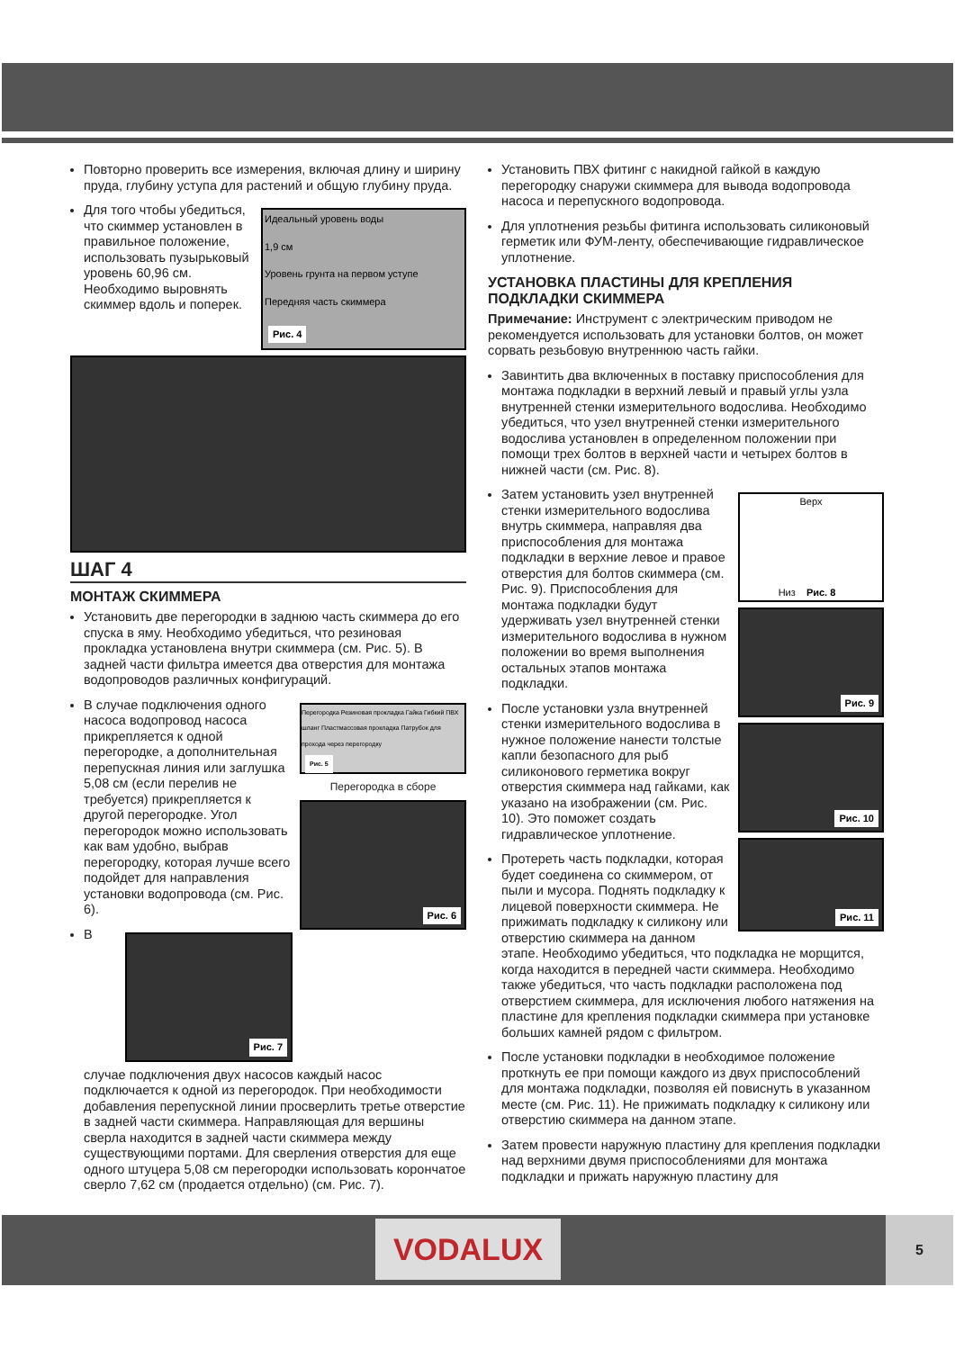Повторно проверить все измерения, включая длину и ширину пруда, глубину уступа для растений и общую глубину пруда.
Идеальный уровень воды
1,9 см
Уровень грунта на первом уступе
Передняя часть скиммера
Рис. 4
Для того чтобы убедиться, что скиммер установлен в правильное положение, использовать пузырьковый уровень 60,96 см. Необходимо выровнять скиммер вдоль и поперек.
ШАГ 4
МОНТАЖ СКИММЕРА
Установить две перегородки в заднюю часть скиммера до его спуска в яму. Необходимо убедиться, что резиновая прокладка установлена внутри скиммера (см. Рис. 5). В задней части фильтра имеется два отверстия для монтажа водопроводов различных конфигураций.
Перегородка Резиновая прокладка Гайка Гибкий ПВХ шланг Пластмассовая прокладка Патрубок для прохода через перегородку Рис. 5
Перегородка в сборе
Рис. 6
В случае подключения одного насоса водопровод насоса прикрепляется к одной перегородке, а дополнительная перепускная линия или заглушка 5,08 см (если перелив не требуется) прикрепляется к другой перегородке. Угол перегородок можно использовать как вам удобно, выбрав перегородку, которая лучше всего подойдет для направления установки водопровода (см. Рис. 6).
Рис. 7
В случае подключения двух насосов каждый насос подключается к одной из перегородок. При необходимости добавления перепускной линии просверлить третье отверстие в задней части скиммера. Направляющая для вершины сверла находится в задней части скиммера между существующими портами. Для сверления отверстия для еще одного штуцера 5,08 см перегородки использовать корончатое сверло 7,62 см (продается отдельно) (см. Рис. 7).
Установить ПВХ фитинг с накидной гайкой в каждую перегородку снаружи скиммера для вывода водопровода насоса и перепускного водопровода.
Для уплотнения резьбы фитинга использовать силиконовый герметик или ФУМ-ленту, обеспечивающие гидравлическое уплотнение.
УСТАНОВКА ПЛАСТИНЫ ДЛЯ КРЕПЛЕНИЯ ПОДКЛАДКИ СКИММЕРА
Примечание: Инструмент с электрическим приводом не рекомендуется использовать для установки болтов, он может сорвать резьбовую внутреннюю часть гайки.
Завинтить два включенных в поставку приспособления для монтажа подкладки в верхний левый и правый углы узла внутренней стенки измерительного водослива. Необходимо убедиться, что узел внутренней стенки измерительного водослива установлен в определенном положении при помощи трех болтов в верхней части и четырех болтов в нижней части (см. Рис. 8).
Верх
Низ Рис. 8
Рис. 9
Рис. 10
Рис. 11
Затем установить узел внутренней стенки измерительного водослива внутрь скиммера, направляя два приспособления для монтажа подкладки в верхние левое и правое отверстия для болтов скиммера (см. Рис. 9). Приспособления для монтажа подкладки будут удерживать узел внутренней стенки измерительного водослива в нужном положении во время выполнения остальных этапов монтажа подкладки.
После установки узла внутренней стенки измерительного водослива в нужное положение нанести толстые капли безопасного для рыб силиконового герметика вокруг отверстия скиммера над гайками, как указано на изображении (см. Рис. 10). Это поможет создать гидравлическое уплотнение.
Протереть часть подкладки, которая будет соединена со скиммером, от пыли и мусора. Поднять подкладку к лицевой поверхности скиммера. Не прижимать подкладку к силикону или отверстию скиммера на данном этапе. Необходимо убедиться, что подкладка не морщится, когда находится в передней части скиммера. Необходимо также убедиться, что часть подкладки расположена под отверстием скиммера, для исключения любого натяжения на пластине для крепления подкладки скиммера при установке больших камней рядом с фильтром.
После установки подкладки в необходимое положение проткнуть ее при помощи каждого из двух приспособлений для монтажа подкладки, позволяя ей повиснуть в указанном месте (см. Рис. 11). Не прижимать подкладку к силикону или отверстию скиммера на данном этапе.
Затем провести наружную пластину для крепления подкладки над верхними двумя приспособлениями для монтажа подкладки и прижать наружную пластину для
VODALUX 5